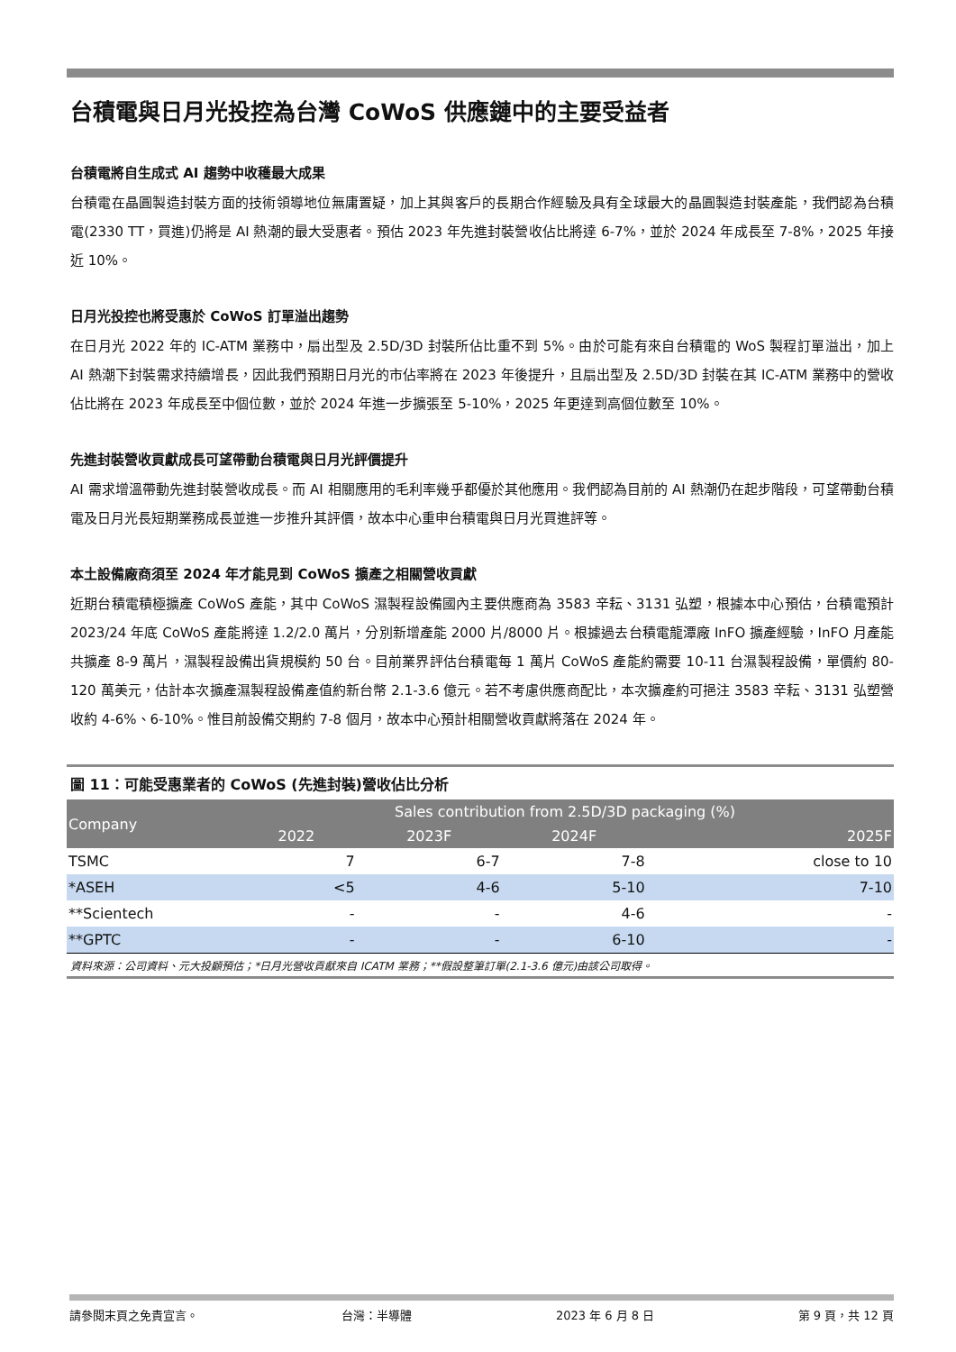台積電與日月光投控為台灣 CoWoS 供應鏈中的主要受益者
台積電將自生成式 AI 趨勢中收穫最大成果
台積電在晶圓製造封裝方面的技術領導地位無庸置疑，加上其與客戶的長期合作經驗及具有全球最大的晶圓製造封裝產能，我們認為台積電(2330 TT，買進)仍將是 AI 熱潮的最大受惠者。預估 2023 年先進封裝營收佔比將達 6-7%，並於 2024 年成長至 7-8%，2025 年接近 10%。
日月光投控也將受惠於 CoWoS 訂單溢出趨勢
在日月光 2022 年的 IC-ATM 業務中，扇出型及 2.5D/3D 封裝所佔比重不到 5%。由於可能有來自台積電的 WoS 製程訂單溢出，加上 AI 熱潮下封裝需求持續增長，因此我們預期日月光的市佔率將在 2023 年後提升，且扇出型及 2.5D/3D 封裝在其 IC-ATM 業務中的營收佔比將在 2023 年成長至中個位數，並於 2024 年進一步擴張至 5-10%，2025 年更達到高個位數至 10%。
先進封裝營收貢獻成長可望帶動台積電與日月光評價提升
AI 需求增溫帶動先進封裝營收成長。而 AI 相關應用的毛利率幾乎都優於其他應用。我們認為目前的 AI 熱潮仍在起步階段，可望帶動台積電及日月光長短期業務成長並進一步推升其評價，故本中心重申台積電與日月光買進評等。
本土設備廠商須至 2024 年才能見到 CoWoS 擴產之相關營收貢獻
近期台積電積極擴產 CoWoS 產能，其中 CoWoS 濕製程設備國內主要供應商為 3583 辛耘、3131 弘塑，根據本中心預估，台積電預計 2023/24 年底 CoWoS 產能將達 1.2/2.0 萬片，分別新增產能 2000 片/8000 片。根據過去台積電龍潭廠 InFO 擴產經驗，InFO 月產能共擴產 8-9 萬片，濕製程設備出貨規模約 50 台。目前業界評估台積電每 1 萬片 CoWoS 產能約需要 10-11 台濕製程設備，單價約 80-120 萬美元，估計本次擴產濕製程設備產值約新台幣 2.1-3.6 億元。若不考慮供應商配比，本次擴產約可挹注 3583 辛耘、3131 弘塑營收約 4-6%、6-10%。惟目前設備交期約 7-8 個月，故本中心預計相關營收貢獻將落在 2024 年。
圖 11：可能受惠業者的 CoWoS (先進封裝)營收佔比分析
| Company | Sales contribution from 2.5D/3D packaging (%) | | | |
| --- | --- | --- | --- | --- |
| | 2022 | 2023F | 2024F | 2025F |
| TSMC | 7 | 6-7 | 7-8 | close to 10 |
| *ASEH | <5 | 4-6 | 5-10 | 7-10 |
| **Scientech | - | - | 4-6 | - |
| **GPTC | - | - | 6-10 | - |
資料來源：公司資料、元大投顧預估；*日月光營收貢獻來自 ICATM 業務；**假設整筆訂單(2.1-3.6 億元)由該公司取得。
請參閱末頁之免責宣言。 台灣：半導體 2023 年 6 月 8 日 第 9 頁，共 12 頁